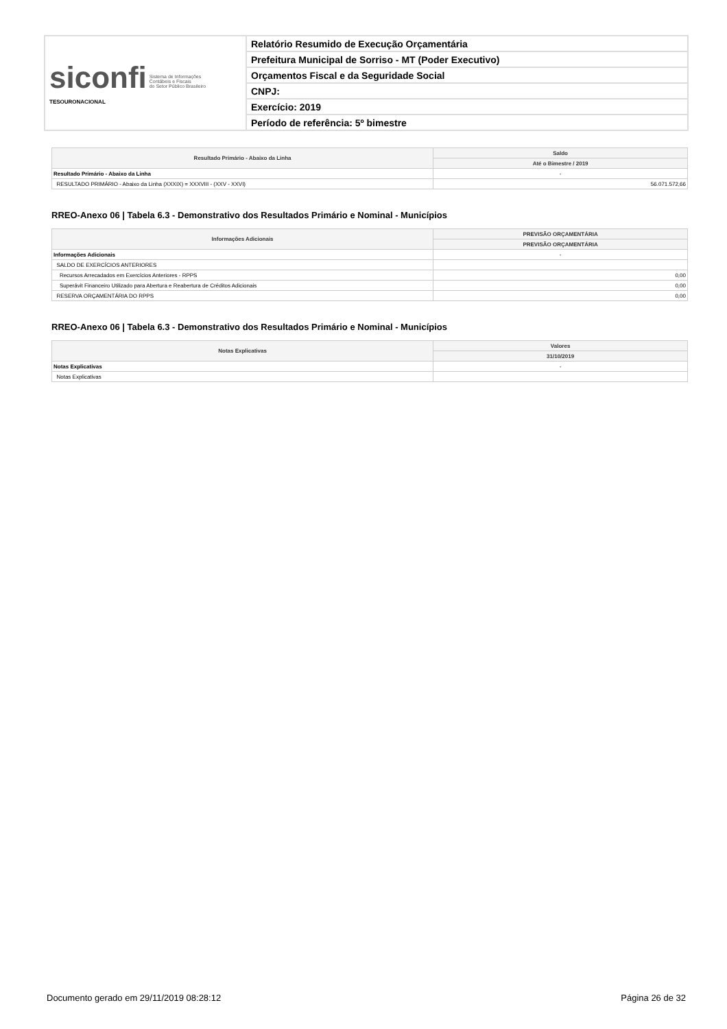| siconfi Sistema de Informações Contábeis e Fiscais do Setor Público Brasileiro TESOURONACIONAL | Relatório Resumido de Execução Orçamentária |
| | Prefeitura Municipal de Sorriso - MT (Poder Executivo) |
| | Orçamentos Fiscal e da Seguridade Social |
| | CNPJ: |
| | Exercício: 2019 |
| | Período de referência: 5º bimestre |
| Resultado Primário - Abaixo da Linha | Saldo |
| --- | --- |
| | Até o Bimestre / 2019 |
| Resultado Primário - Abaixo da Linha | - |
| RESULTADO PRIMÁRIO - Abaixo da Linha (XXXIX) = XXXVIII - (XXV - XXVI) | 56.071.572,66 |
RREO-Anexo 06 | Tabela 6.3 - Demonstrativo dos Resultados Primário e Nominal - Municípios
| Informações Adicionais | PREVISÃO ORÇAMENTÁRIA |
| --- | --- |
| | PREVISÃO ORÇAMENTÁRIA |
| Informações Adicionais | - |
| SALDO DE EXERCÍCIOS ANTERIORES | |
| Recursos Arrecadados em Exercícios Anteriores - RPPS | 0,00 |
| Superávit Financeiro Utilizado para Abertura e Reabertura de Créditos Adicionais | 0,00 |
| RESERVA ORÇAMENTÁRIA DO RPPS | 0,00 |
RREO-Anexo 06 | Tabela 6.3 - Demonstrativo dos Resultados Primário e Nominal - Municípios
| Notas Explicativas | Valores |
| --- | --- |
| | 31/10/2019 |
| Notas Explicativas | - |
| Notas Explicativas | |
Documento gerado em 29/11/2019 08:28:12 Página 26 de 32